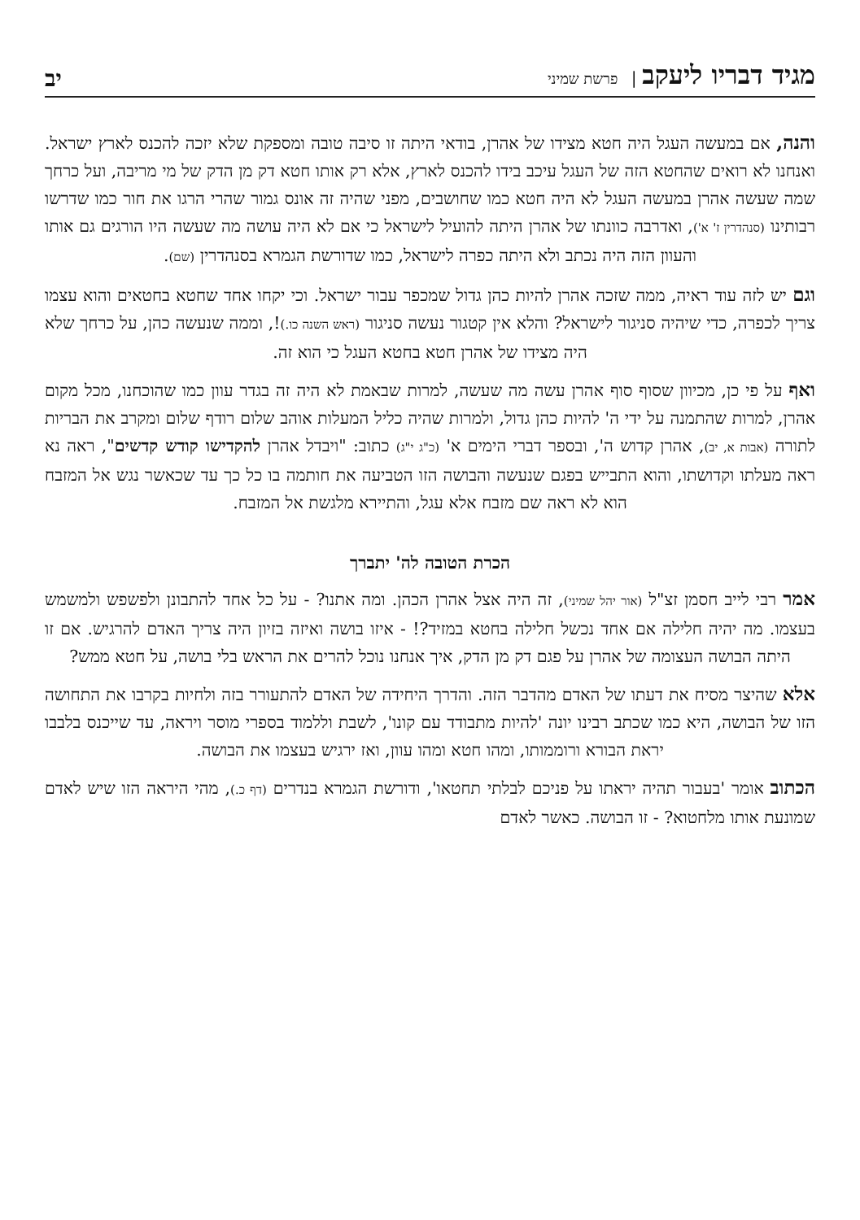מגיד דבריו ליעקב | פרשת שמיני
יב
והנה, אם במעשה העגל היה חטא מצידו של אהרן, בודאי היתה זו סיבה טובה ומספקת שלא יזכה להכנס לארץ ישראל. ואנחנו לא רואים שהחטא הזה של העגל עיכב בידו להכנס לארץ, אלא רק אותו חטא דק מן הדק של מי מריבה, ועל כרחך שמה שעשה אהרן במעשה העגל לא היה חטא כמו שחושבים, מפני שהיה זה אונס גמור שהרי הרגו את חור כמו שדרשו רבותינו (סנהדרין ז' א'), ואדרבה כוונתו של אהרן היתה להועיל לישראל כי אם לא היה עושה מה שעשה היו הורגים גם אותו והעוון הזה היה נכתב ולא היתה כפרה לישראל, כמו שדורשת הגמרא בסנהדרין (שם).
וגם יש לזה עוד ראיה, ממה שזכה אהרן להיות כהן גדול שמכפר עבור ישראל. וכי יקחו אחד שחטא בחטאים והוא עצמו צריך לכפרה, כדי שיהיה סניגור לישראל? והלא אין קטגור נעשה סניגור (ראש השנה כו.)!, וממה שנעשה כהן, על כרחך שלא היה מצידו של אהרן חטא בחטא העגל כי הוא זה.
ואף על פי כן, מכיוון שסוף סוף אהרן עשה מה שעשה, למרות שבאמת לא היה זה בגדר עוון כמו שהוכחנו, מכל מקום אהרן, למרות שהתמנה על ידי ה' להיות כהן גדול, ולמרות שהיה כליל המעלות אוהב שלום רודף שלום ומקרב את הבריות לתורה (אבות א, יב), אהרן קדוש ה', ובספר דברי הימים א' (כ"ג י"ג) כתוב: "ויבדל אהרן להקדישו קודש קדשים", ראה נא ראה מעלתו וקדושתו, והוא התבייש בפגם שנעשה והבושה הזו הטביעה את חותמה בו כל כך עד שכאשר נגש אל המזבח הוא לא ראה שם מזבח אלא עגל, והתיירא מלגשת אל המזבח.
הכרת הטובה לה' יתברך
אמר רבי לייב חסמן זצ"ל (אור יהל שמיני), זה היה אצל אהרן הכהן. ומה אתנו? - על כל אחד להתבונן ולפשפש ולמשמש בעצמו. מה יהיה חלילה אם אחד נכשל חלילה בחטא במזיד?! - איזו בושה ואיזה בזיון היה צריך האדם להרגיש. אם זו היתה הבושה העצומה של אהרן על פגם דק מן הדק, איך אנחנו נוכל להרים את הראש בלי בושה, על חטא ממש?
אלא שהיצר מסיח את דעתו של האדם מהדבר הזה. והדרך היחידה של האדם להתעורר בזה ולחיות בקרבו את התחושה הזו של הבושה, היא כמו שכתב רבינו יונה 'להיות מתבודד עם קונו', לשבת וללמוד בספרי מוסר ויראה, עד שייכנס בלבבו יראת הבורא ורוממותו, ומהו חטא ומהו עוון, ואז ירגיש בעצמו את הבושה.
הכתוב אומר 'בעבור תהיה יראתו על פניכם לבלתי תחטאו', ודורשת הגמרא בנדרים (דף כ.), מהי היראה הזו שיש לאדם שמונעת אותו מלחטוא? - זו הבושה. כאשר לאדם